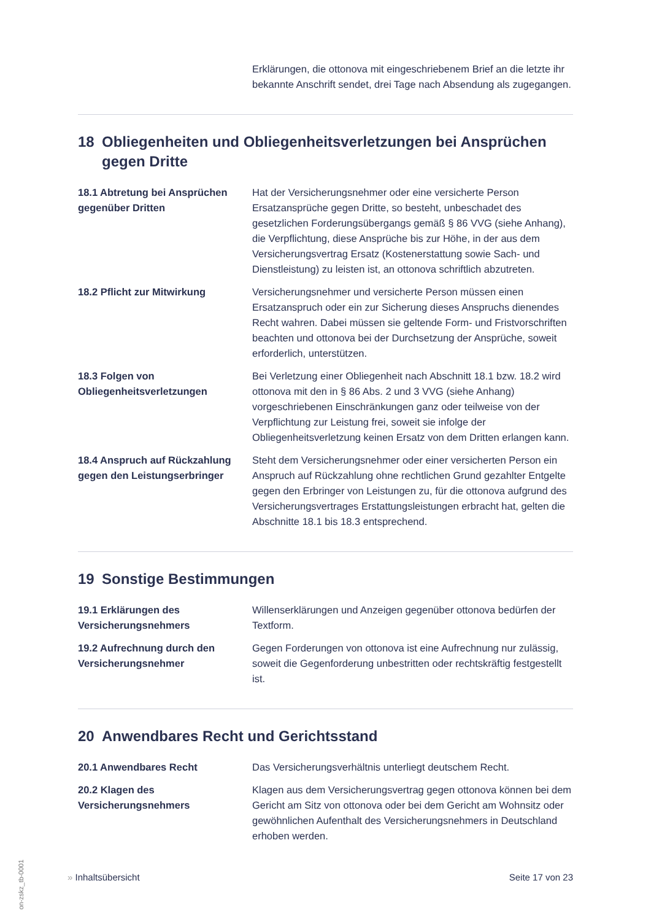Erklärungen, die ottonova mit eingeschriebenem Brief an die letzte ihr bekannte Anschrift sendet, drei Tage nach Absendung als zugegangen.
18 Obliegenheiten und Obliegenheitsverletzungen bei Ansprüchen gegen Dritte
18.1 Abtretung bei Ansprüchen gegenüber Dritten
Hat der Versicherungsnehmer oder eine versicherte Person Ersatzansprüche gegen Dritte, so besteht, unbeschadet des gesetzlichen Forderungsübergangs gemäß § 86 VVG (siehe Anhang), die Verpflichtung, diese Ansprüche bis zur Höhe, in der aus dem Versicherungsvertrag Ersatz (Kostenerstattung sowie Sach- und Dienstleistung) zu leisten ist, an ottonova schriftlich abzutreten.
18.2 Pflicht zur Mitwirkung Versicherungsnehmer und versicherte Person müssen einen Ersatzanspruch oder ein zur Sicherung dieses Anspruchs dienendes Recht wahren. Dabei müssen sie geltende Form- und Fristvorschriften beachten und ottonova bei der Durchsetzung der Ansprüche, soweit erforderlich, unterstützen.
18.3 Folgen von Obliegenheitsverletzungen
Bei Verletzung einer Obliegenheit nach Abschnitt 18.1 bzw. 18.2 wird ottonova mit den in § 86 Abs. 2 und 3 VVG (siehe Anhang) vorgeschriebenen Einschränkungen ganz oder teilweise von der Verpflichtung zur Leistung frei, soweit sie infolge der Obliegenheitsverletzung keinen Ersatz von dem Dritten erlangen kann.
18.4 Anspruch auf Rückzahlung gegen den Leistungserbringer
Steht dem Versicherungsnehmer oder einer versicherten Person ein Anspruch auf Rückzahlung ohne rechtlichen Grund gezahlter Entgelte gegen den Erbringer von Leistungen zu, für die ottonova aufgrund des Versicherungsvertrages Erstattungsleistungen erbracht hat, gelten die Abschnitte 18.1 bis 18.3 entsprechend.
19 Sonstige Bestimmungen
19.1 Erklärungen des Versicherungsnehmers
Willenserklärungen und Anzeigen gegenüber ottonova bedürfen der Textform.
19.2 Aufrechnung durch den Versicherungsnehmer
Gegen Forderungen von ottonova ist eine Aufrechnung nur zulässig, soweit die Gegenforderung unbestritten oder rechtskräftig festgestellt ist.
20 Anwendbares Recht und Gerichtsstand
20.1 Anwendbares Recht Das Versicherungsverhältnis unterliegt deutschem Recht.
20.2 Klagen des Versicherungsnehmers
Klagen aus dem Versicherungsvertrag gegen ottonova können bei dem Gericht am Sitz von ottonova oder bei dem Gericht am Wohnsitz oder gewöhnlichen Aufenthalt des Versicherungsnehmers in Deutschland erhoben werden.
» Inhaltsübersicht Seite 17 von 23
on-zskz_tb-0001